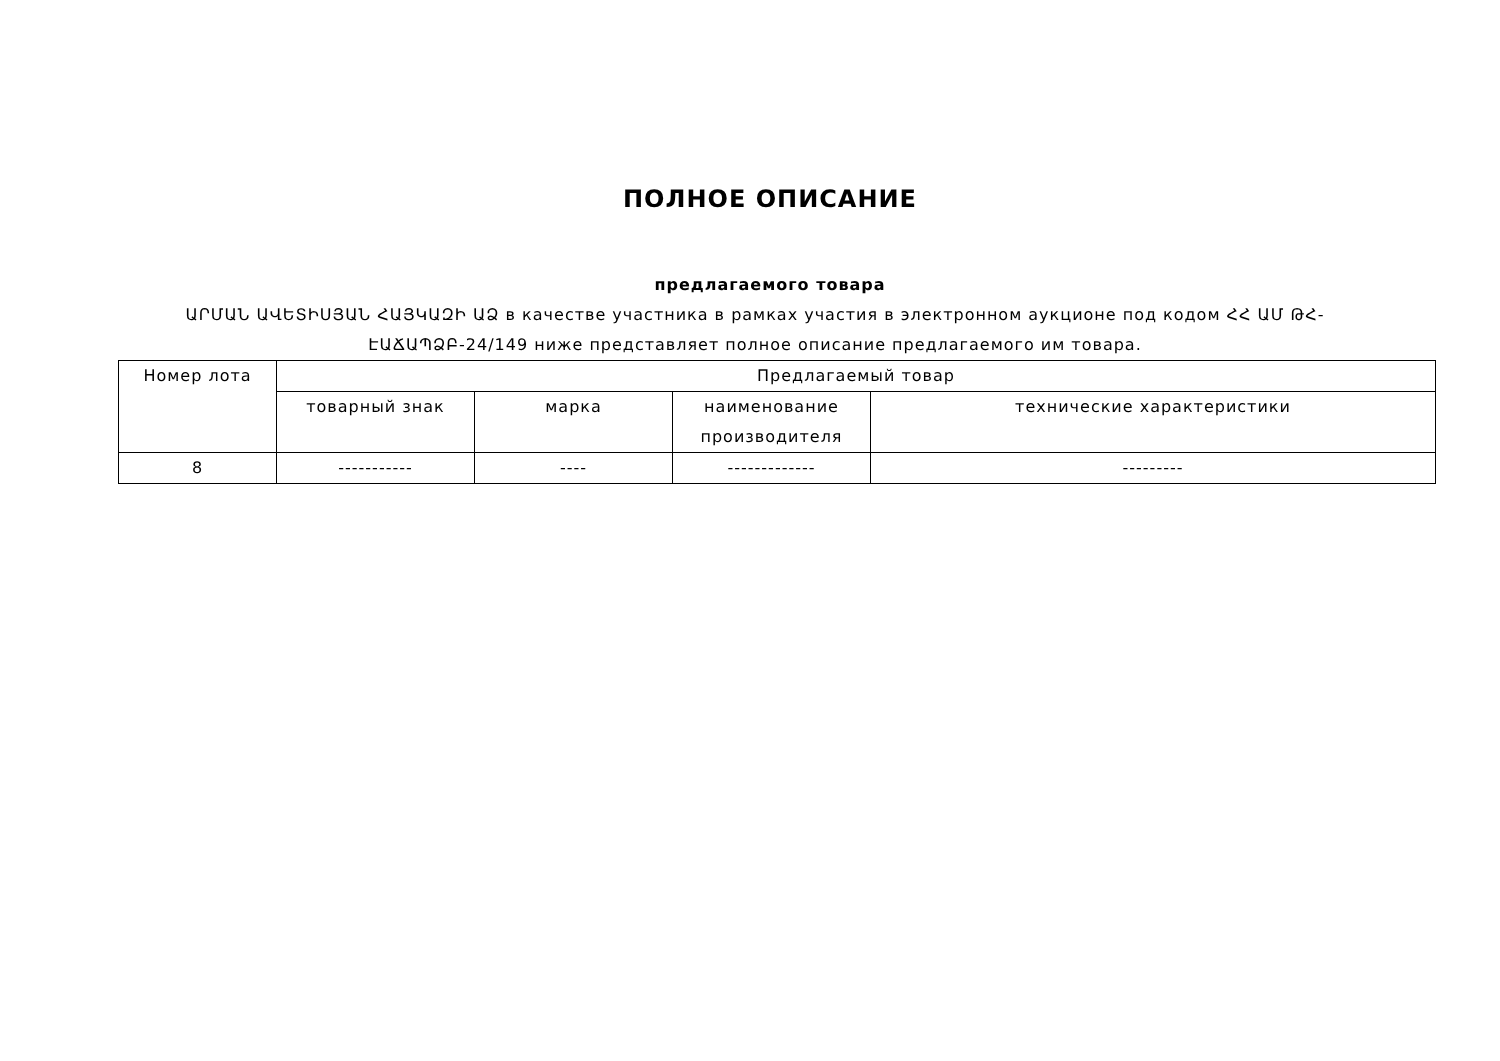ПОЛНОЕ ОПИСАНИЕ
предлагаемого товара
ԱՐՄԱՆ ԱՎԵՏԻՍՅԱՆ ՀԱՅԿԱԶԻ ԱՁ в качестве участника в рамках участия в электронном аукционе под кодом ՀՀ ԱՄ ԹՀ-ԷԱՃԱՊՁԲ-24/149 ниже представляет полное описание предлагаемого им товара.
| Номер лота | Предлагаемый товар | | | |
| --- | --- | --- | --- | --- |
| | товарный знак | марка | наименование производителя | технические характеристики |
| 8 | ----------- | ---- | ------------- | --------- |